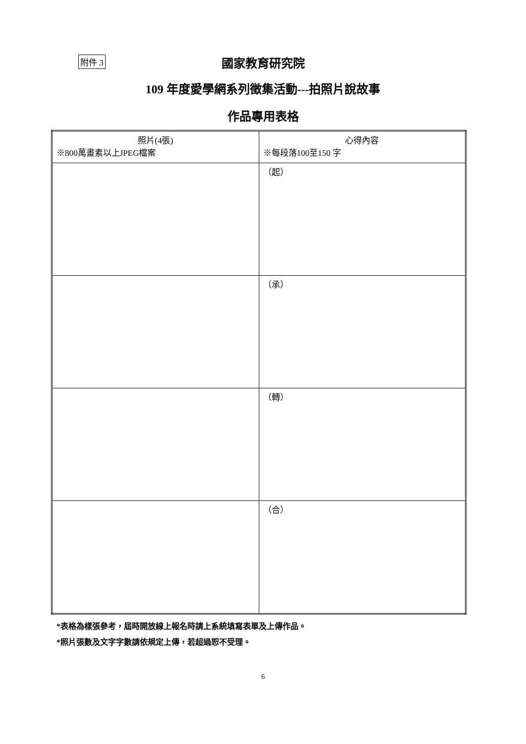附件 3
國家教育研究院
109 年度愛學網系列徵集活動---拍照片說故事
作品專用表格
| 照片(4張) ※800萬畫素以上JPEG檔案 | 心得內容 ※每段落100至150 字 |
| | （起） |
| | （承） |
| | （轉） |
| | （合） |
*表格為樣張參考，屆時開放線上報名時請上系統填寫表單及上傳作品。
*照片張數及文字字數請依規定上傳，若超過恕不受理。
6